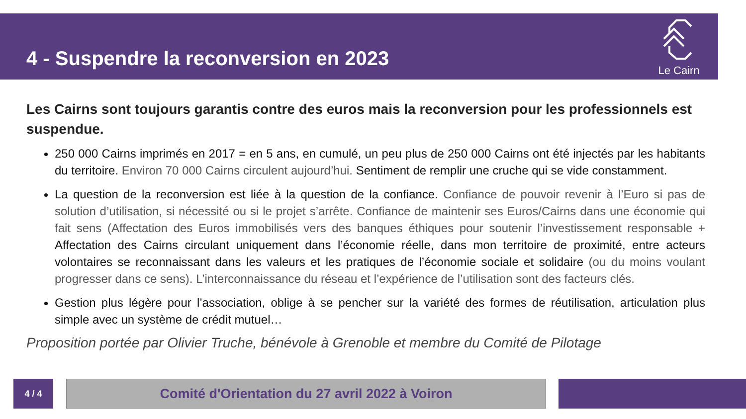4 - Suspendre la reconversion en 2023
Le Cairn
Les Cairns sont toujours garantis contre des euros mais la reconversion pour les professionnels est suspendue.
250 000 Cairns imprimés en 2017 = en 5 ans, en cumulé, un peu plus de 250 000 Cairns ont été injectés par les habitants du territoire. Environ 70 000 Cairns circulent aujourd’hui. Sentiment de remplir une cruche qui se vide constamment.
La question de la reconversion est liée à la question de la confiance. Confiance de pouvoir revenir à l’Euro si pas de solution d’utilisation, si nécessité ou si le projet s’arrête. Confiance de maintenir ses Euros/Cairns dans une économie qui fait sens (Affectation des Euros immobilisés vers des banques éthiques pour soutenir l’investissement responsable + Affectation des Cairns circulant uniquement dans l’économie réelle, dans mon territoire de proximité, entre acteurs volontaires se reconnaissant dans les valeurs et les pratiques de l’économie sociale et solidaire (ou du moins voulant progresser dans ce sens). L’interconnaissance du réseau et l’expérience de l’utilisation sont des facteurs clés.
Gestion plus légère pour l’association, oblige à se pencher sur la variété des formes de réutilisation, articulation plus simple avec un système de crédit mutuel…
Proposition portée par Olivier Truche, bénévole à Grenoble et membre du Comité de Pilotage
4 / 4 Comité d'Orientation du 27 avril 2022 à Voiron